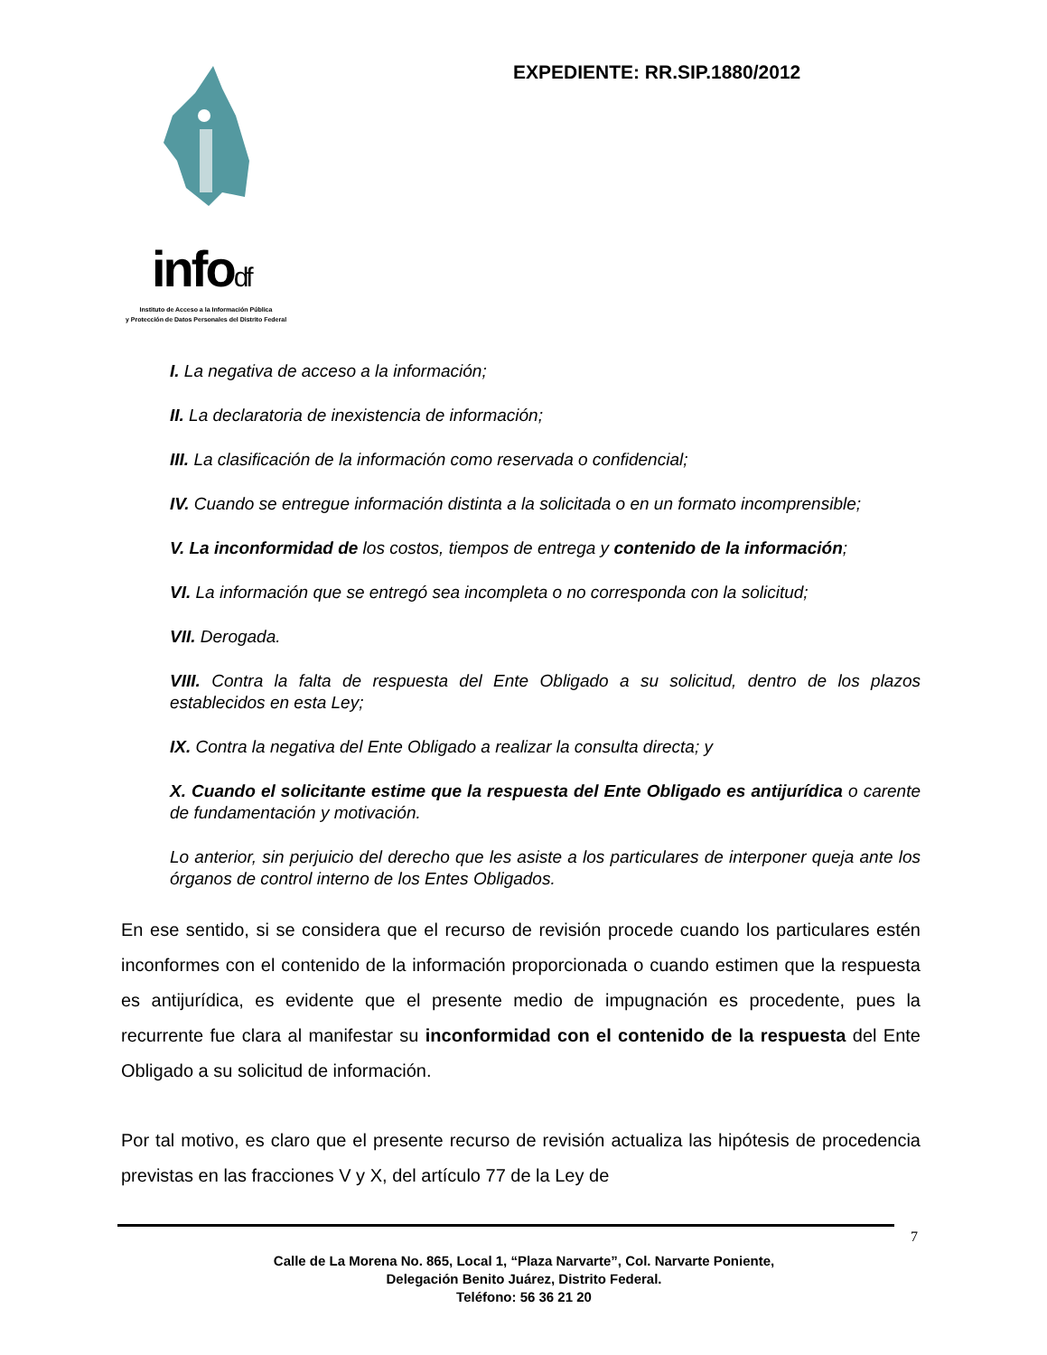infodf
Instituto de Acceso a la Información Pública
y Protección de Datos Personales del Distrito Federal
EXPEDIENTE: RR.SIP.1880/2012
I. La negativa de acceso a la información;
II. La declaratoria de inexistencia de información;
III. La clasificación de la información como reservada o confidencial;
IV. Cuando se entregue información distinta a la solicitada o en un formato incomprensible;
V. La inconformidad de los costos, tiempos de entrega y contenido de la información;
VI. La información que se entregó sea incompleta o no corresponda con la solicitud;
VII. Derogada.
VIII. Contra la falta de respuesta del Ente Obligado a su solicitud, dentro de los plazos establecidos en esta Ley;
IX. Contra la negativa del Ente Obligado a realizar la consulta directa; y
X. Cuando el solicitante estime que la respuesta del Ente Obligado es antijurídica o carente de fundamentación y motivación.
Lo anterior, sin perjuicio del derecho que les asiste a los particulares de interponer queja ante los órganos de control interno de los Entes Obligados.
En ese sentido, si se considera que el recurso de revisión procede cuando los particulares estén inconformes con el contenido de la información proporcionada o cuando estimen que la respuesta es antijurídica, es evidente que el presente medio de impugnación es procedente, pues la recurrente fue clara al manifestar su inconformidad con el contenido de la respuesta del Ente Obligado a su solicitud de información.
Por tal motivo, es claro que el presente recurso de revisión actualiza las hipótesis de procedencia previstas en las fracciones V y X, del artículo 77 de la Ley de
7
Calle de La Morena No. 865, Local 1, “Plaza Narvarte”, Col. Narvarte Poniente,
Delegación Benito Juárez, Distrito Federal.
Teléfono: 56 36 21 20